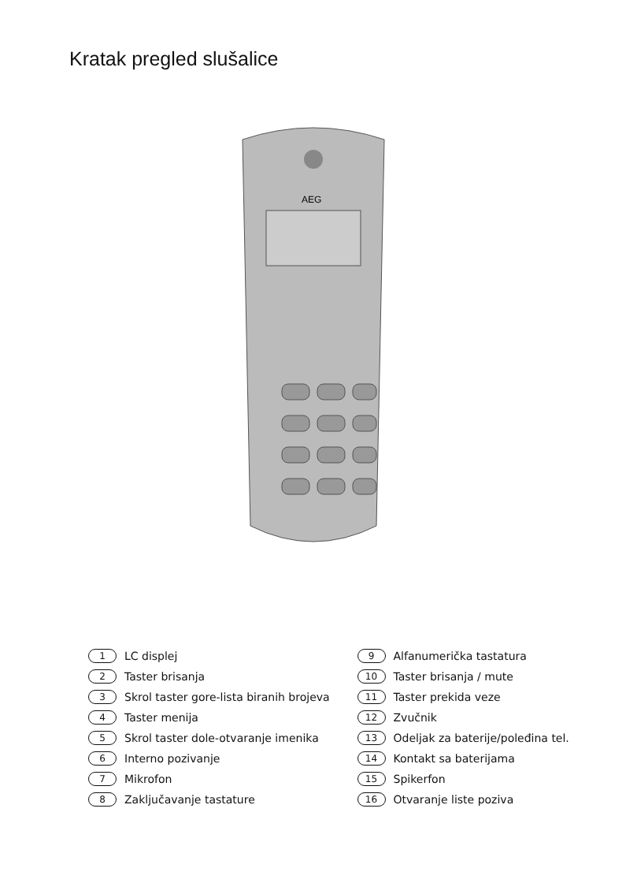Kratak pregled slušalice
AEG
1 LC displej
2 Taster brisanja
3 Skrol taster gore-lista biranih brojeva
4 Taster menija
5 Skrol taster dole-otvaranje imenika
6 Interno pozivanje
7 Mikrofon
8 Zaključavanje tastature
9 Alfanumerička tastatura
10 Taster brisanja / mute
11 Taster prekida veze
12 Zvučnik
13 Odeljak za baterije/poleđina tel.
14 Kontakt sa baterijama
15 Spikerfon
16 Otvaranje liste poziva